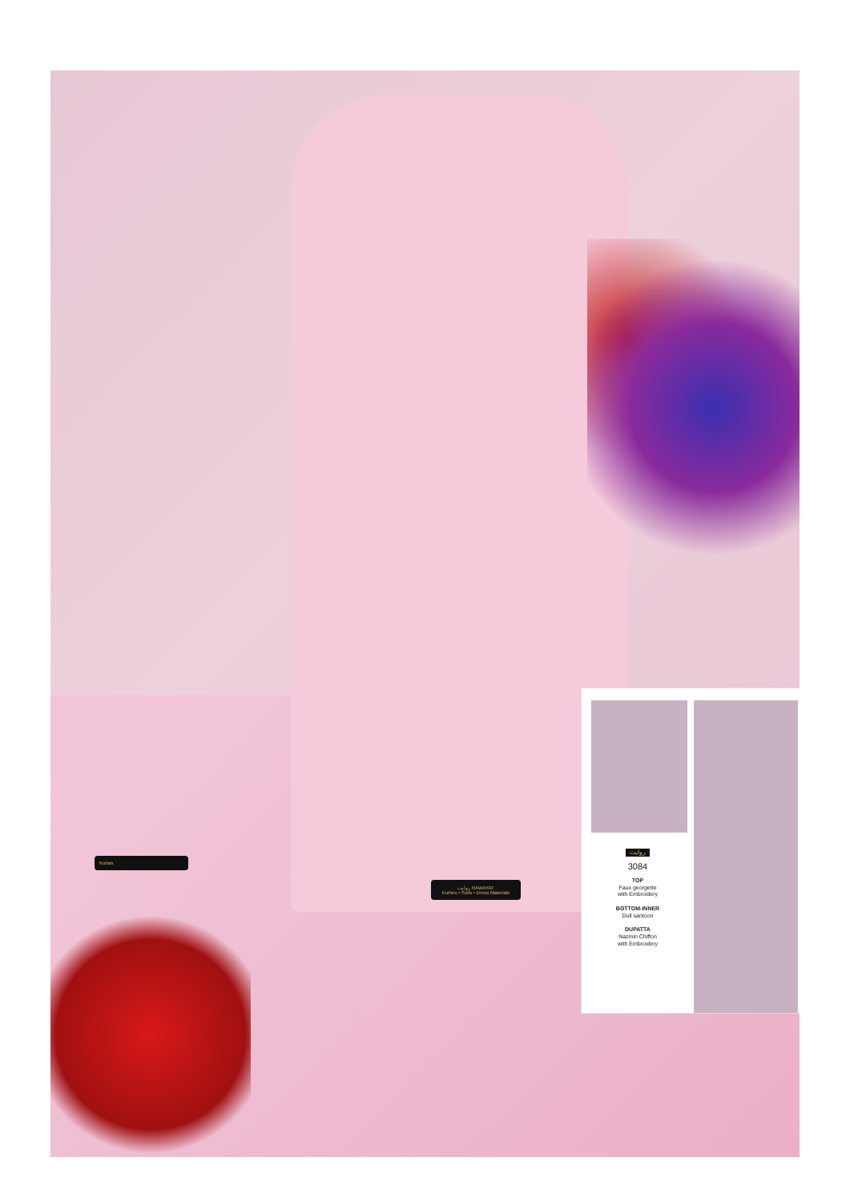Kurtas
روایت RAWAYAT
Kurties • Suits • Dress Materials
روایت
3084
TOP
Faux georgette
with Embroidery
BOTTOM-INNER
Dull santoon
DUPATTA
Nazmin Chiffon
with Embroidery